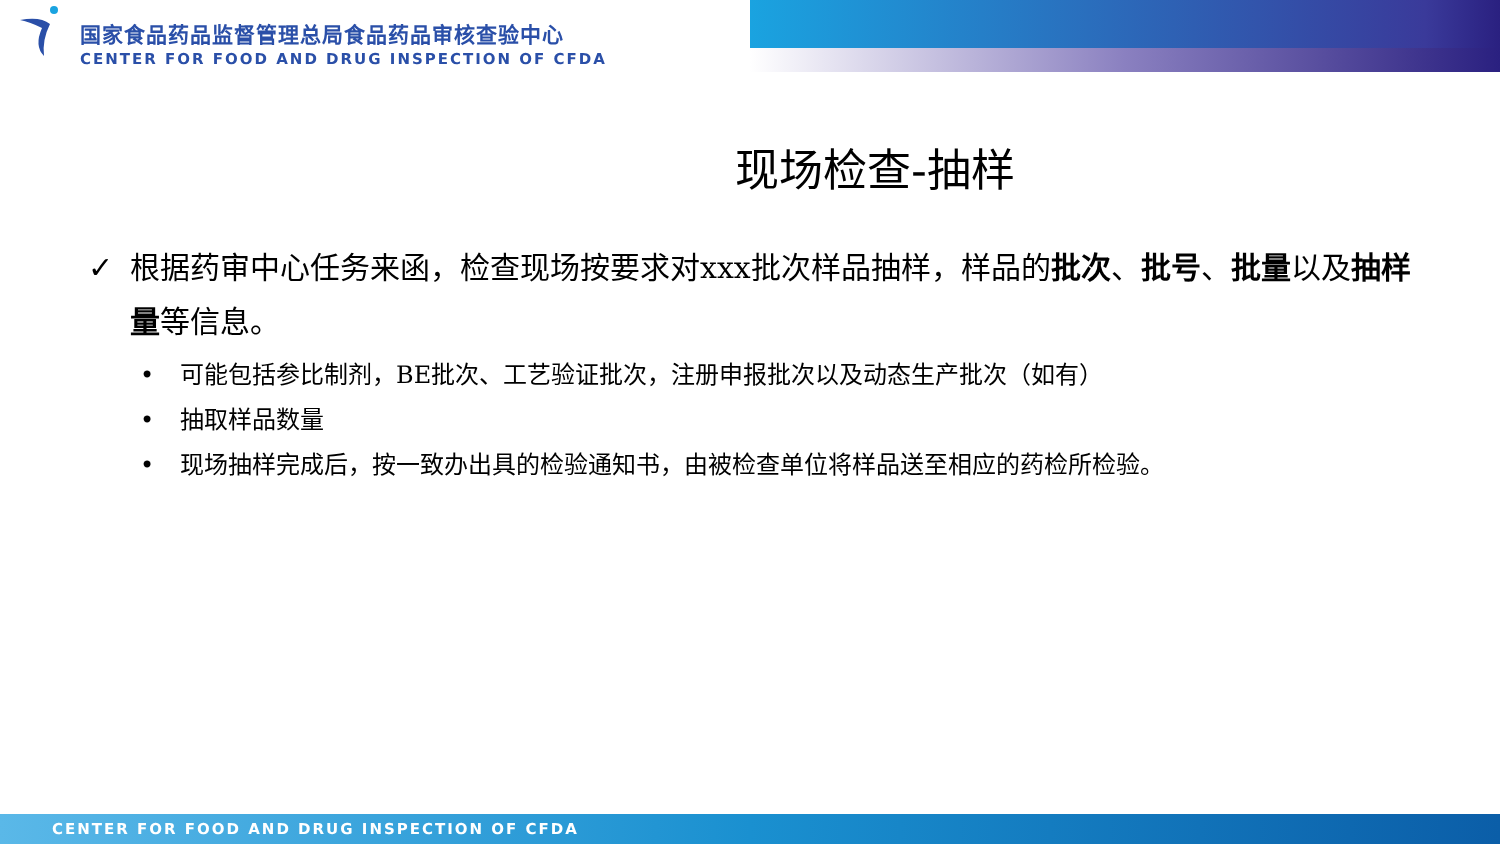国家食品药品监督管理总局食品药品审核查验中心
CENTER FOR FOOD AND DRUG INSPECTION OF CFDA
现场检查-抽样
✓ 根据药审中心任务来函，检查现场按要求对xxx批次样品抽样，样品的批次、批号、批量以及抽样量等信息。
• 可能包括参比制剂，BE批次、工艺验证批次，注册申报批次以及动态生产批次（如有）
• 抽取样品数量
• 现场抽样完成后，按一致办出具的检验通知书，由被检查单位将样品送至相应的药检所检验。
CENTER FOR FOOD AND DRUG INSPECTION OF CFDA